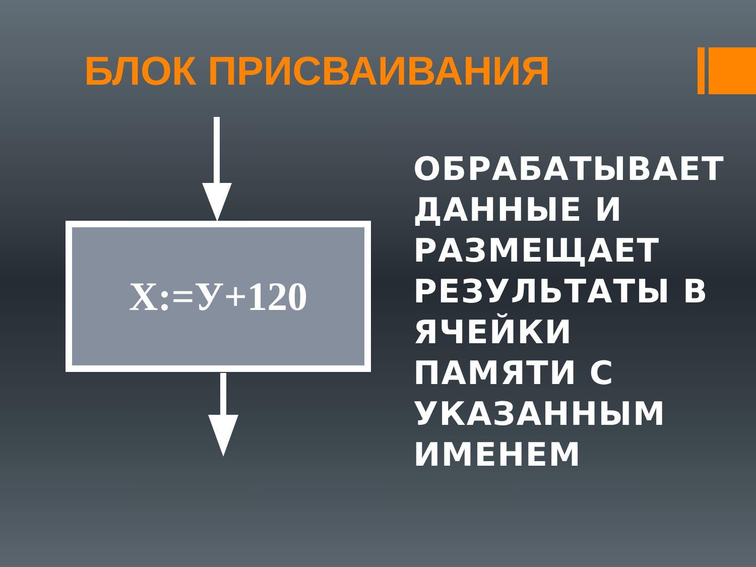БЛОК ПРИСВАИВАНИЯ
X:=У+120
ОБРАБАТЫВАЕТ
ДАННЫЕ И
РАЗМЕЩАЕТ
РЕЗУЛЬТАТЫ В
ЯЧЕЙКИ
ПАМЯТИ С
УКАЗАННЫМ
ИМЕНЕМ